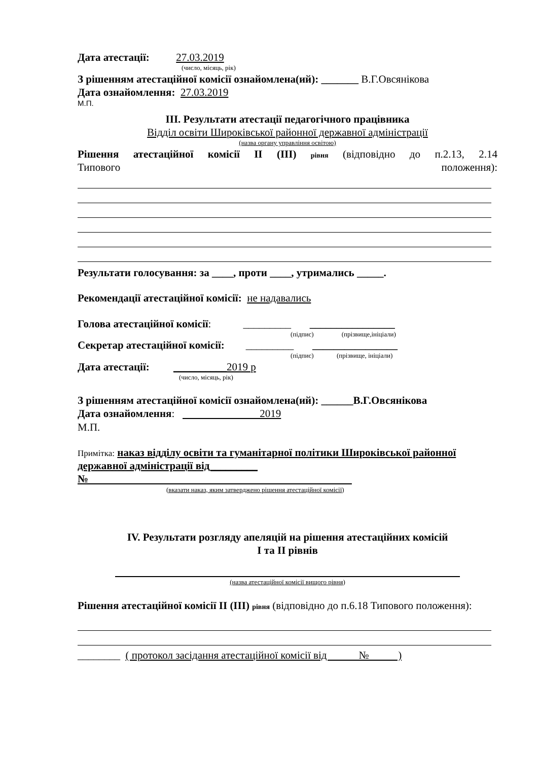Дата атестації: 27.03.2019
(число, місяць, рік)
З рішенням атестаційної комісії ознайомлена(ий): _______ В.Г.Овсянікова
Дата ознайомлення: 27.03.2019
М.П.
ІІІ. Результати атестації педагогічного працівника
Відділ освіти Широківської районної державної адміністрації
(назва органу управління освітою)
Рішення атестаційної комісії ІІ (ІІІ) рівня (відповідно до п.2.13, 2.14
Типового положення):
Результати голосування: за ____, проти ____, утримались _____.
Рекомендації атестаційної комісії: не надавались
Голова атестаційної комісії: _________ ________________
(підпис) (прізвище,ініціали)
Секретар атестаційної комісії: _________ ________________
(підпис) (прізвище, ініціали)
Дата атестації: __________2019 р
(число, місяць, рік)
З рішенням атестаційної комісії ознайомлена(ий): ______В.Г.Овсянікова
Дата ознайомлення: 2019
М.П.
Примітка: наказ відділу освіти та гуманітарної політики Широківської районної державної адміністрації від_________
№
(вказати наказ, яким затверджено рішення атестаційної комісії)
IV. Результати розгляду апеляцій на рішення атестаційних комісій
І та ІІ рівнів
(назва атестаційної комісії вищого рівня)
Рішення атестаційної комісії ІІ (ІІІ) рівня (відповідно до п.6.18 Типового положення):
________ ( протокол засідання атестаційної комісії від № )